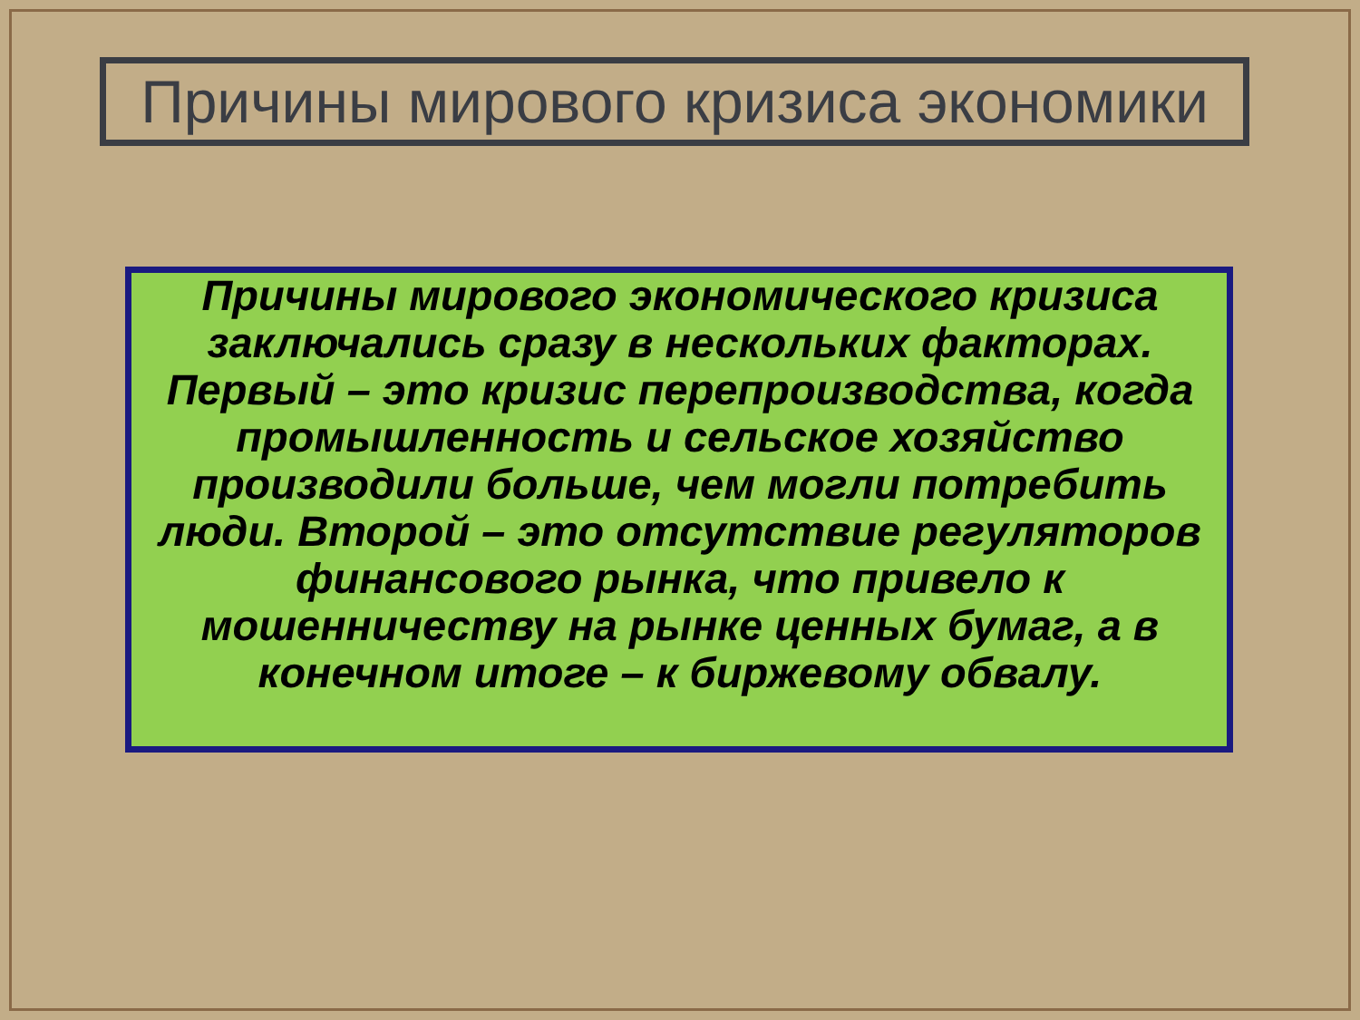Причины мирового кризиса экономики
Причины мирового экономического кризиса заключались сразу в нескольких факторах. Первый – это кризис перепроизводства, когда промышленность и сельское хозяйство производили больше, чем могли потребить люди. Второй – это отсутствие регуляторов финансового рынка, что привело к мошенничеству на рынке ценных бумаг, а в конечном итоге – к биржевому обвалу.